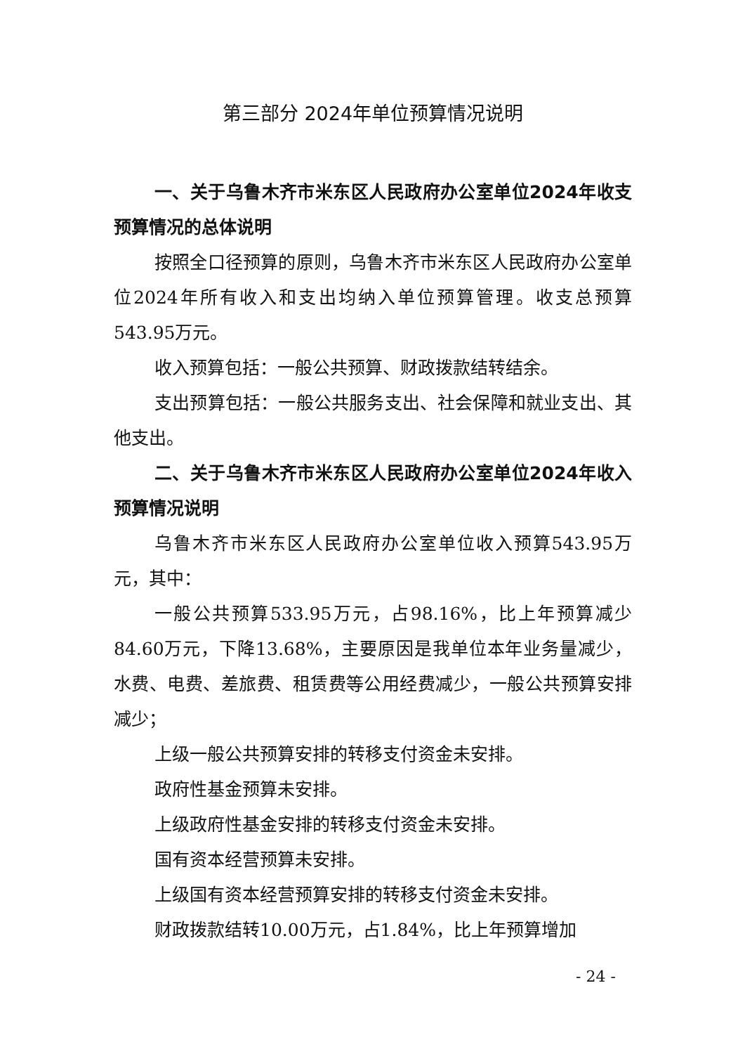第三部分 2024年单位预算情况说明
一、关于乌鲁木齐市米东区人民政府办公室单位2024年收支预算情况的总体说明
按照全口径预算的原则，乌鲁木齐市米东区人民政府办公室单位2024年所有收入和支出均纳入单位预算管理。收支总预算543.95万元。
收入预算包括：一般公共预算、财政拨款结转结余。
支出预算包括：一般公共服务支出、社会保障和就业支出、其他支出。
二、关于乌鲁木齐市米东区人民政府办公室单位2024年收入预算情况说明
乌鲁木齐市米东区人民政府办公室单位收入预算543.95万元，其中：
一般公共预算533.95万元，占98.16%，比上年预算减少84.60万元，下降13.68%，主要原因是我单位本年业务量减少，水费、电费、差旅费、租赁费等公用经费减少，一般公共预算安排减少；
上级一般公共预算安排的转移支付资金未安排。
政府性基金预算未安排。
上级政府性基金安排的转移支付资金未安排。
国有资本经营预算未安排。
上级国有资本经营预算安排的转移支付资金未安排。
财政拨款结转10.00万元，占1.84%，比上年预算增加
- 24 -